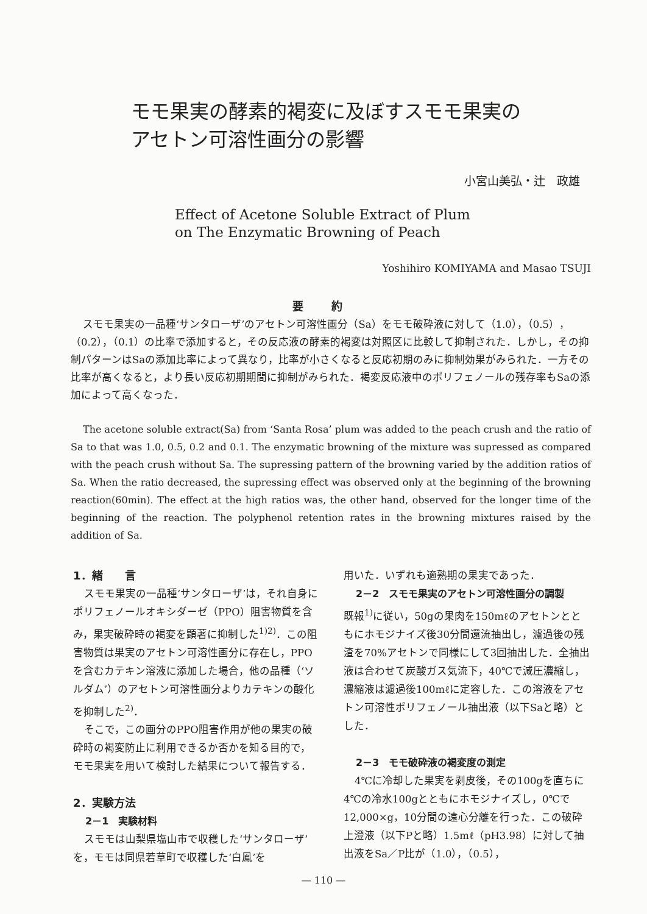モモ果実の酵素的褐変に及ぼすスモモ果実の
アセトン可溶性画分の影響
小宮山美弘・辻　政雄
Effect of Acetone Soluble Extract of Plum
on The Enzymatic Browning of Peach
Yoshihiro KOMIYAMA and Masao TSUJI
要 約
スモモ果実の一品種‘サンタローザ’のアセトン可溶性画分（Sa）をモモ破砕液に対して（1.0），（0.5），（0.2），（0.1）の比率で添加すると，その反応液の酵素的褐変は対照区に比較して抑制された．しかし，その抑制パターンはSaの添加比率によって異なり，比率が小さくなると反応初期のみに抑制効果がみられた．一方その比率が高くなると，より長い反応初期期間に抑制がみられた．褐変反応液中のポリフェノールの残存率もSaの添加によって高くなった．
The acetone soluble extract(Sa) from ‘Santa Rosa’ plum was added to the peach crush and the ratio of Sa to that was 1.0, 0.5, 0.2 and 0.1. The enzymatic browning of the mixture was supressed as compared with the peach crush without Sa. The supressing pattern of the browning varied by the addition ratios of Sa. When the ratio decreased, the supressing effect was observed only at the beginning of the browning reaction(60min). The effect at the high ratios was, the other hand, observed for the longer time of the beginning of the reaction. The polyphenol retention rates in the browning mixtures raised by the addition of Sa.
1．緒　　言
スモモ果実の一品種‘サンタローザ’は，それ自身にポリフェノールオキシダーゼ（PPO）阻害物質を含み，果実破砕時の褐変を顕著に抑制した<sup>1)2)</sup>．この阻害物質は果実のアセトン可溶性画分に存在し，PPOを含むカテキン溶液に添加した場合，他の品種（‘ソルダム’）のアセトン可溶性画分よりカテキンの酸化を抑制した<sup>2)</sup>．
そこで，この画分のPPO阻害作用が他の果実の破砕時の褐変防止に利用できるか否かを知る目的で，モモ果実を用いて検討した結果について報告する．
2．実験方法
2－1　実験材料
スモモは山梨県塩山市で収穫した‘サンタローザ’を，モモは同県若草町で収穫した‘白鳳’を
用いた．いずれも適熟期の果実であった．
2－2　スモモ果実のアセトン可溶性画分の調製
既報<sup>1)</sup>に従い，50gの果肉を150mℓのアセトンとともにホモジナイズ後30分間還流抽出し，濾過後の残渣を70%アセトンで同様にして3回抽出した．全抽出液は合わせて炭酸ガス気流下，40℃で減圧濃縮し，濃縮液は濾過後100mℓに定容した．この溶液をアセトン可溶性ポリフェノール抽出液（以下Saと略）とした．
2－3　モモ破砕液の褐変度の測定
4℃に冷却した果実を剥皮後，その100gを直ちに4℃の冷水100gとともにホモジナイズし，0℃で12,000×g，10分間の遠心分離を行った．この破砕上澄液（以下Pと略）1.5mℓ（pH3.98）に対して抽出液をSa／P比が（1.0），（0.5），
— 110 —